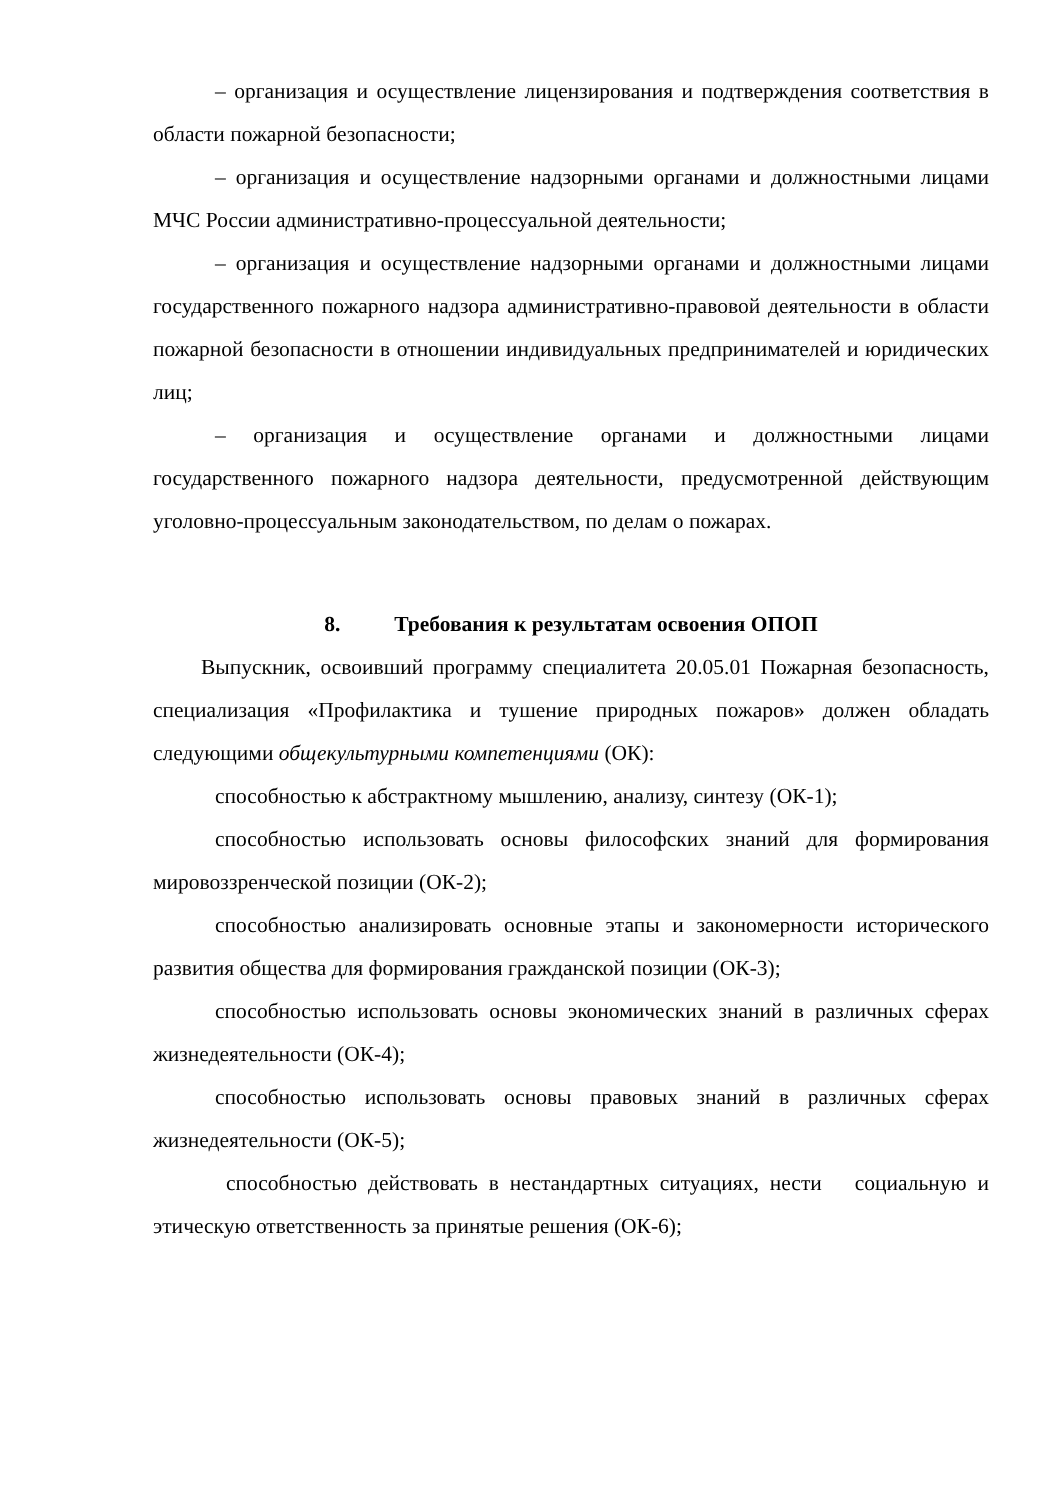– организация и осуществление лицензирования и подтверждения соответствия в области пожарной безопасности;
– организация и осуществление надзорными органами и должностными лицами МЧС России административно-процессуальной деятельности;
– организация и осуществление надзорными органами и должностными лицами государственного пожарного надзора административно-правовой деятельности в области пожарной безопасности в отношении индивидуальных предпринимателей и юридических лиц;
– организация и осуществление органами и должностными лицами государственного пожарного надзора деятельности, предусмотренной действующим уголовно-процессуальным законодательством, по делам о пожарах.
8. Требования к результатам освоения ОПОП
Выпускник, освоивший программу специалитета 20.05.01 Пожарная безопасность, специализация «Профилактика и тушение природных пожаров» должен обладать следующими общекультурными компетенциями (ОК):
способностью к абстрактному мышлению, анализу, синтезу (ОК-1);
способностью использовать основы философских знаний для формирования мировоззренческой позиции (ОК-2);
способностью анализировать основные этапы и закономерности исторического развития общества для формирования гражданской позиции (ОК-3);
способностью использовать основы экономических знаний в различных сферах жизнедеятельности (ОК-4);
способностью использовать основы правовых знаний в различных сферах жизнедеятельности (ОК-5);
способностью действовать в нестандартных ситуациях, нести социальную и этическую ответственность за принятые решения (ОК-6);